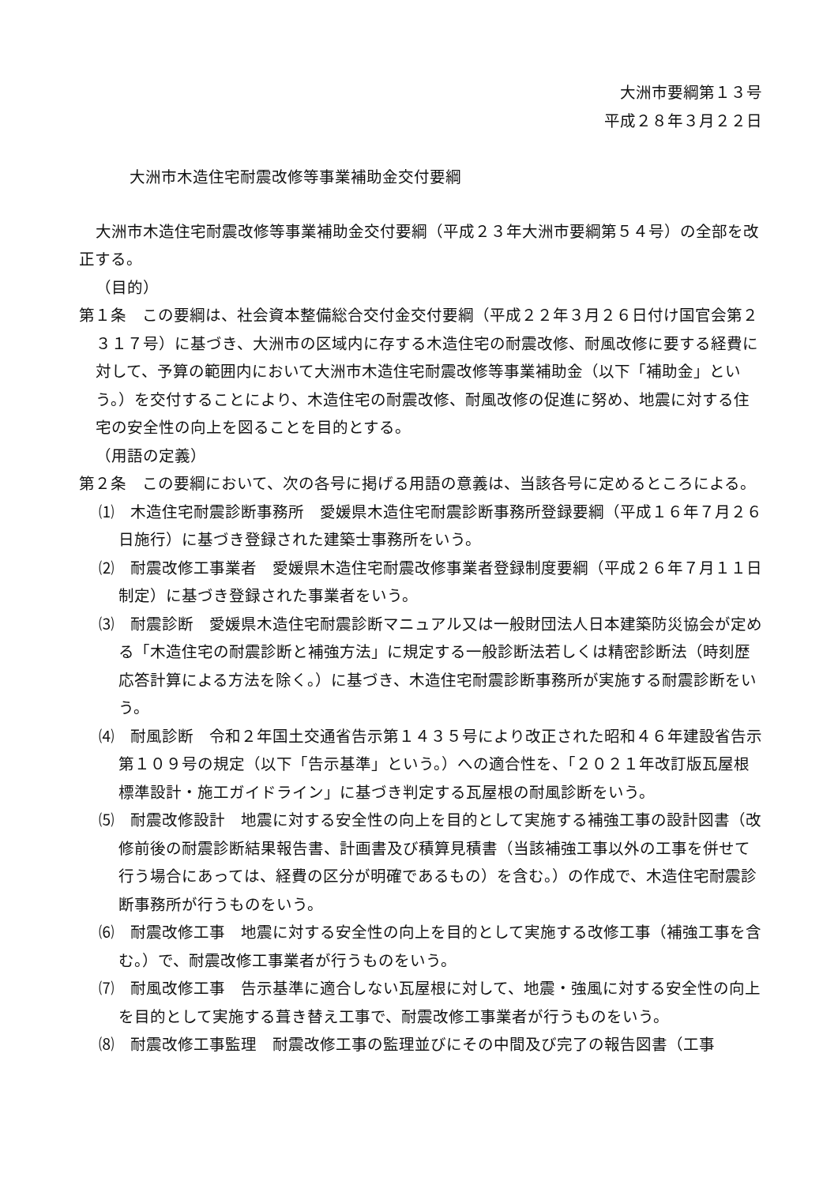大洲市要綱第１３号
平成２８年３月２２日
大洲市木造住宅耐震改修等事業補助金交付要綱
大洲市木造住宅耐震改修等事業補助金交付要綱（平成２３年大洲市要綱第５４号）の全部を改正する。
（目的）
第１条　この要綱は、社会資本整備総合交付金交付要綱（平成２２年３月２６日付け国官会第２３１７号）に基づき、大洲市の区域内に存する木造住宅の耐震改修、耐風改修に要する経費に対して、予算の範囲内において大洲市木造住宅耐震改修等事業補助金（以下「補助金」という。）を交付することにより、木造住宅の耐震改修、耐風改修の促進に努め、地震に対する住宅の安全性の向上を図ることを目的とする。
（用語の定義）
第２条　この要綱において、次の各号に掲げる用語の意義は、当該各号に定めるところによる。
⑴　木造住宅耐震診断事務所　愛媛県木造住宅耐震診断事務所登録要綱（平成１６年７月２６日施行）に基づき登録された建築士事務所をいう。
⑵　耐震改修工事業者　愛媛県木造住宅耐震改修事業者登録制度要綱（平成２６年７月１１日制定）に基づき登録された事業者をいう。
⑶　耐震診断　愛媛県木造住宅耐震診断マニュアル又は一般財団法人日本建築防災協会が定める「木造住宅の耐震診断と補強方法」に規定する一般診断法若しくは精密診断法（時刻歴応答計算による方法を除く。）に基づき、木造住宅耐震診断事務所が実施する耐震診断をいう。
⑷　耐風診断　令和２年国土交通省告示第１４３５号により改正された昭和４６年建設省告示第１０９号の規定（以下「告示基準」という。）への適合性を、「２０２１年改訂版瓦屋根標準設計・施工ガイドライン」に基づき判定する瓦屋根の耐風診断をいう。
⑸　耐震改修設計　地震に対する安全性の向上を目的として実施する補強工事の設計図書（改修前後の耐震診断結果報告書、計画書及び積算見積書（当該補強工事以外の工事を併せて行う場合にあっては、経費の区分が明確であるもの）を含む。）の作成で、木造住宅耐震診断事務所が行うものをいう。
⑹　耐震改修工事　地震に対する安全性の向上を目的として実施する改修工事（補強工事を含む。）で、耐震改修工事業者が行うものをいう。
⑺　耐風改修工事　告示基準に適合しない瓦屋根に対して、地震・強風に対する安全性の向上を目的として実施する葺き替え工事で、耐震改修工事業者が行うものをいう。
⑻　耐震改修工事監理　耐震改修工事の監理並びにその中間及び完了の報告図書（工事